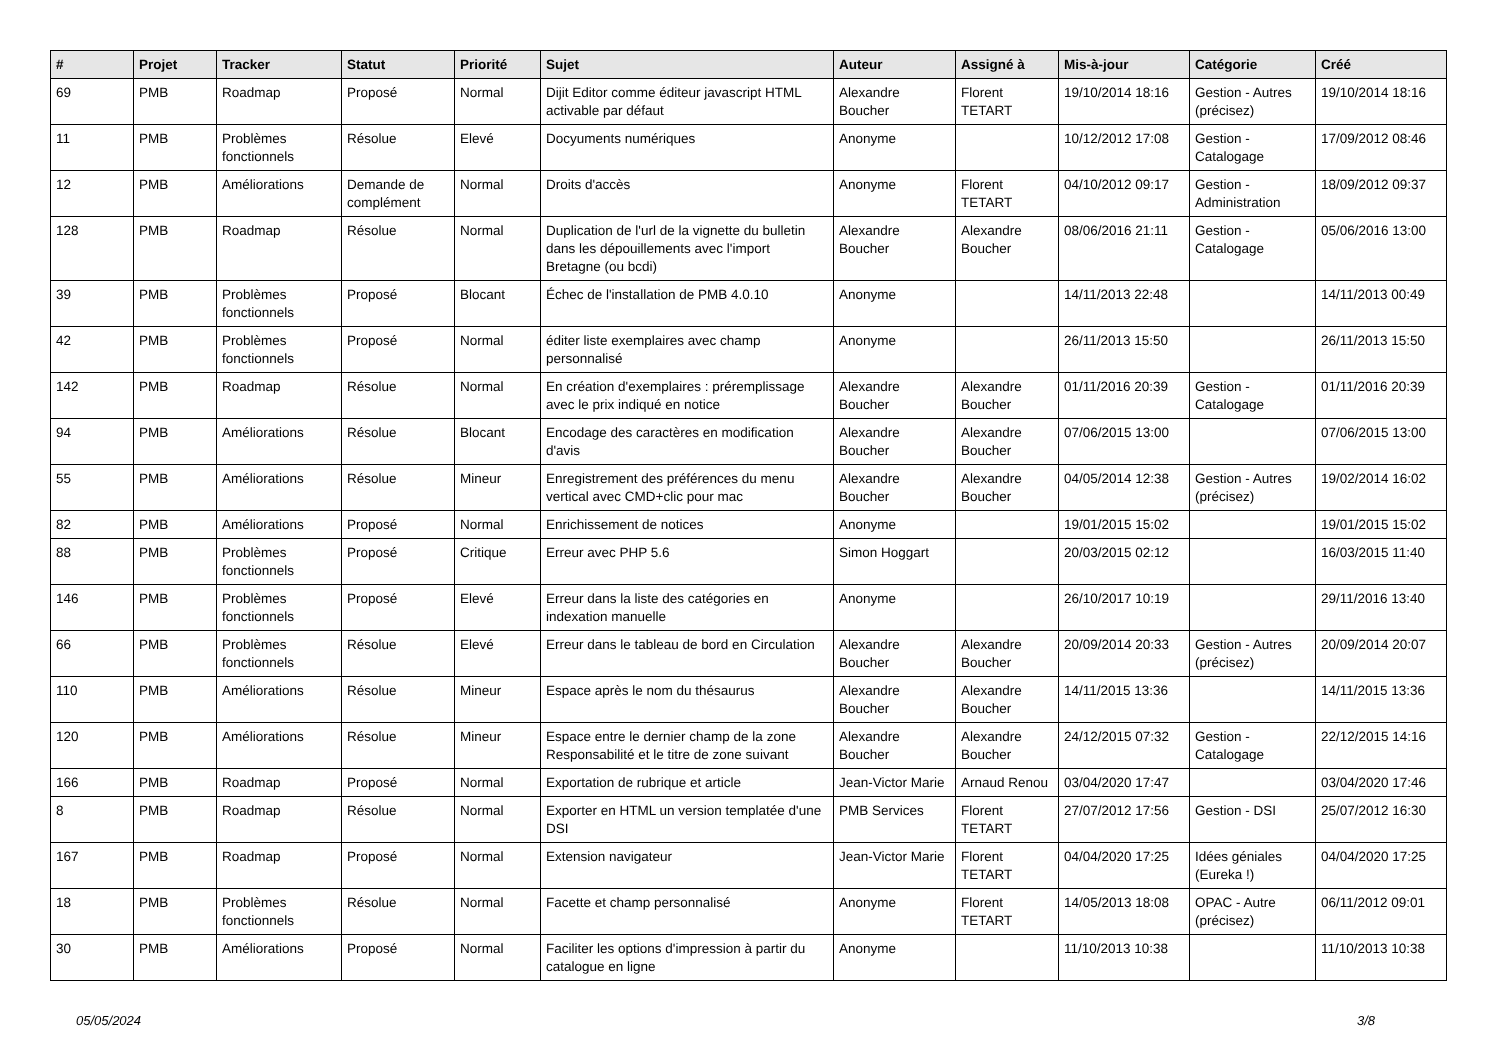| # | Projet | Tracker | Statut | Priorité | Sujet | Auteur | Assigné à | Mis-à-jour | Catégorie | Créé |
| --- | --- | --- | --- | --- | --- | --- | --- | --- | --- | --- |
| 69 | PMB | Roadmap | Proposé | Normal | Dijit Editor comme éditeur javascript HTML activable par défaut | Alexandre Boucher | Florent TETART | 19/10/2014 18:16 | Gestion - Autres (précisez) | 19/10/2014 18:16 |
| 11 | PMB | Problèmes fonctionnels | Résolue | Elevé | Docyuments numériques | Anonyme | | 10/12/2012 17:08 | Gestion - Catalogage | 17/09/2012 08:46 |
| 12 | PMB | Améliorations | Demande de complément | Normal | Droits d'accès | Anonyme | Florent TETART | 04/10/2012 09:17 | Gestion - Administration | 18/09/2012 09:37 |
| 128 | PMB | Roadmap | Résolue | Normal | Duplication de l'url de la vignette du bulletin dans les dépouillements avec l'import Bretagne (ou bcdi) | Alexandre Boucher | Alexandre Boucher | 08/06/2016 21:11 | Gestion - Catalogage | 05/06/2016 13:00 |
| 39 | PMB | Problèmes fonctionnels | Proposé | Blocant | Échec de l'installation de PMB 4.0.10 | Anonyme | | 14/11/2013 22:48 | | 14/11/2013 00:49 |
| 42 | PMB | Problèmes fonctionnels | Proposé | Normal | éditer liste exemplaires avec champ personnalisé | Anonyme | | 26/11/2013 15:50 | | 26/11/2013 15:50 |
| 142 | PMB | Roadmap | Résolue | Normal | En création d'exemplaires : préremplissage avec le prix indiqué en notice | Alexandre Boucher | Alexandre Boucher | 01/11/2016 20:39 | Gestion - Catalogage | 01/11/2016 20:39 |
| 94 | PMB | Améliorations | Résolue | Blocant | Encodage des caractères en modification d'avis | Alexandre Boucher | Alexandre Boucher | 07/06/2015 13:00 | | 07/06/2015 13:00 |
| 55 | PMB | Améliorations | Résolue | Mineur | Enregistrement des préférences du menu vertical avec CMD+clic pour mac | Alexandre Boucher | Alexandre Boucher | 04/05/2014 12:38 | Gestion - Autres (précisez) | 19/02/2014 16:02 |
| 82 | PMB | Améliorations | Proposé | Normal | Enrichissement de notices | Anonyme | | 19/01/2015 15:02 | | 19/01/2015 15:02 |
| 88 | PMB | Problèmes fonctionnels | Proposé | Critique | Erreur avec PHP 5.6 | Simon Hoggart | | 20/03/2015 02:12 | | 16/03/2015 11:40 |
| 146 | PMB | Problèmes fonctionnels | Proposé | Elevé | Erreur dans la liste des catégories en indexation manuelle | Anonyme | | 26/10/2017 10:19 | | 29/11/2016 13:40 |
| 66 | PMB | Problèmes fonctionnels | Résolue | Elevé | Erreur dans le tableau de bord en Circulation | Alexandre Boucher | Alexandre Boucher | 20/09/2014 20:33 | Gestion - Autres (précisez) | 20/09/2014 20:07 |
| 110 | PMB | Améliorations | Résolue | Mineur | Espace après le nom du thésaurus | Alexandre Boucher | Alexandre Boucher | 14/11/2015 13:36 | | 14/11/2015 13:36 |
| 120 | PMB | Améliorations | Résolue | Mineur | Espace entre le dernier champ de la zone Responsabilité et le titre de zone suivant | Alexandre Boucher | Alexandre Boucher | 24/12/2015 07:32 | Gestion - Catalogage | 22/12/2015 14:16 |
| 166 | PMB | Roadmap | Proposé | Normal | Exportation de rubrique et article | Jean-Victor Marie | Arnaud Renou | 03/04/2020 17:47 | | 03/04/2020 17:46 |
| 8 | PMB | Roadmap | Résolue | Normal | Exporter en HTML un version templatée d'une DSI | PMB Services | Florent TETART | 27/07/2012 17:56 | Gestion - DSI | 25/07/2012 16:30 |
| 167 | PMB | Roadmap | Proposé | Normal | Extension navigateur | Jean-Victor Marie | Florent TETART | 04/04/2020 17:25 | Idées géniales (Eureka !) | 04/04/2020 17:25 |
| 18 | PMB | Problèmes fonctionnels | Résolue | Normal | Facette et champ personnalisé | Anonyme | Florent TETART | 14/05/2013 18:08 | OPAC - Autre (précisez) | 06/11/2012 09:01 |
| 30 | PMB | Améliorations | Proposé | Normal | Faciliter les options d'impression à partir du catalogue en ligne | Anonyme | | 11/10/2013 10:38 | | 11/10/2013 10:38 |
05/05/2024 3/8